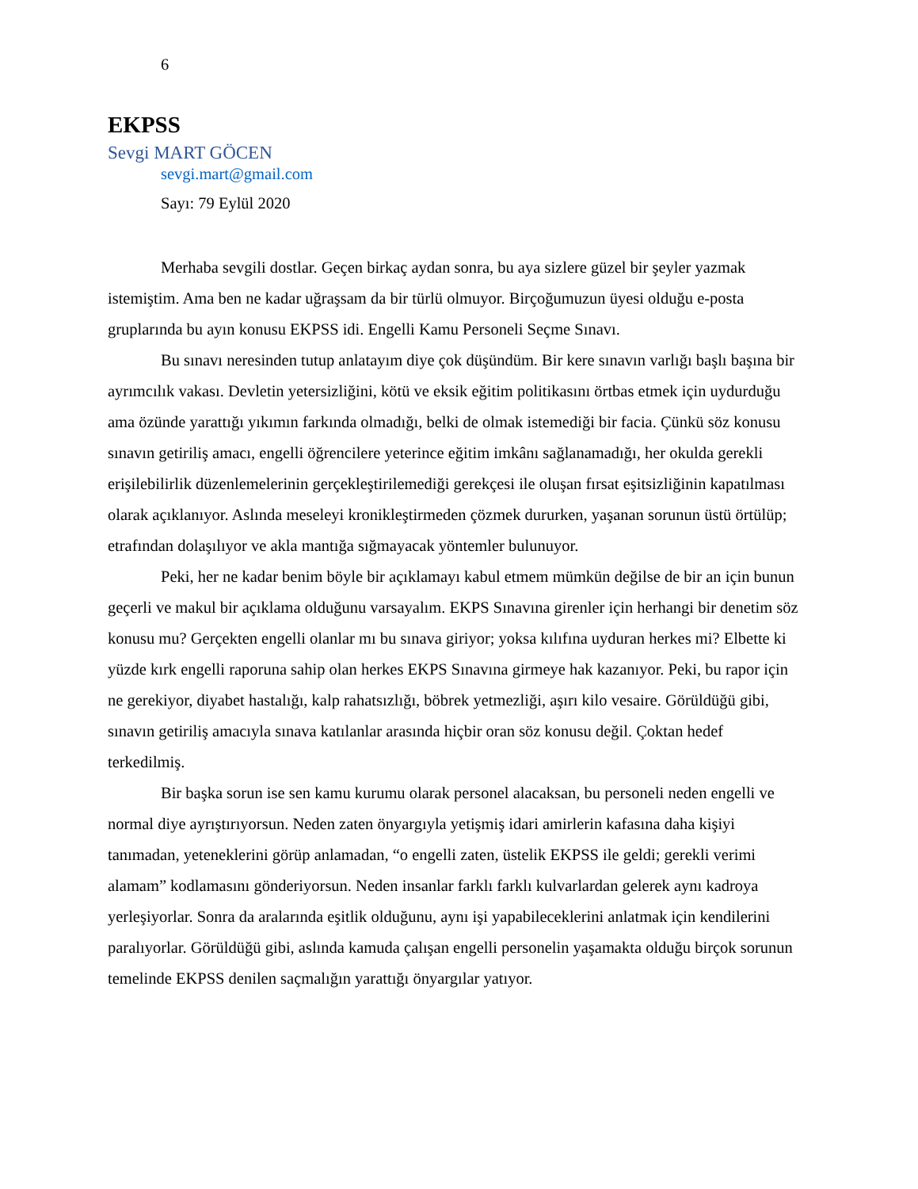6
EKPSS
Sevgi MART GÖCEN
sevgi.mart@gmail.com
Sayı: 79 Eylül 2020
Merhaba sevgili dostlar. Geçen birkaç aydan sonra, bu aya sizlere güzel bir şeyler yazmak istemiştim. Ama ben ne kadar uğraşsam da bir türlü olmuyor. Birçoğumuzun üyesi olduğu e-posta gruplarında bu ayın konusu EKPSS idi. Engelli Kamu Personeli Seçme Sınavı.
Bu sınavı neresinden tutup anlatayım diye çok düşündüm. Bir kere sınavın varlığı başlı başına bir ayrımcılık vakası. Devletin yetersizliğini, kötü ve eksik eğitim politikasını örtbas etmek için uydurduğu ama özünde yarattığı yıkımın farkında olmadığı, belki de olmak istemediği bir facia. Çünkü söz konusu sınavın getiriliş amacı, engelli öğrencilere yeterince eğitim imkânı sağlanamadığı, her okulda gerekli erişilebilirlik düzenlemelerinin gerçekleştirilemediği gerekçesi ile oluşan fırsat eşitsizliğinin kapatılması olarak açıklanıyor. Aslında meseleyi kronikleştirmeden çözmek dururken, yaşanan sorunun üstü örtülüp; etrafından dolaşılıyor ve akla mantığa sığmayacak yöntemler bulunuyor.
Peki, her ne kadar benim böyle bir açıklamayı kabul etmem mümkün değilse de bir an için bunun geçerli ve makul bir açıklama olduğunu varsayalım. EKPS Sınavına girenler için herhangi bir denetim söz konusu mu? Gerçekten engelli olanlar mı bu sınava giriyor; yoksa kılıfına uyduran herkes mi? Elbette ki yüzde kırk engelli raporuna sahip olan herkes EKPS Sınavına girmeye hak kazanıyor. Peki, bu rapor için ne gerekiyor, diyabet hastalığı, kalp rahatsızlığı, böbrek yetmezliği, aşırı kilo vesaire. Görüldüğü gibi, sınavın getiriliş amacıyla sınava katılanlar arasında hiçbir oran söz konusu değil. Çoktan hedef terkedilmiş.
Bir başka sorun ise sen kamu kurumu olarak personel alacaksan, bu personeli neden engelli ve normal diye ayrıştırıyorsun. Neden zaten önyargıyla yetişmiş idari amirlerin kafasına daha kişiyi tanımadan, yeteneklerini görüp anlamadan, “o engelli zaten, üstelik EKPSS ile geldi; gerekli verimi alamam” kodlamasını gönderiyorsun. Neden insanlar farklı farklı kulvarlardan gelerek aynı kadroya yerleşiyorlar. Sonra da aralarında eşitlik olduğunu, aynı işi yapabileceklerini anlatmak için kendilerini paralıyorlar. Görüldüğü gibi, aslında kamuda çalışan engelli personelin yaşamakta olduğu birçok sorunun temelinde EKPSS denilen saçmalığın yarattığı önyargılar yatıyor.